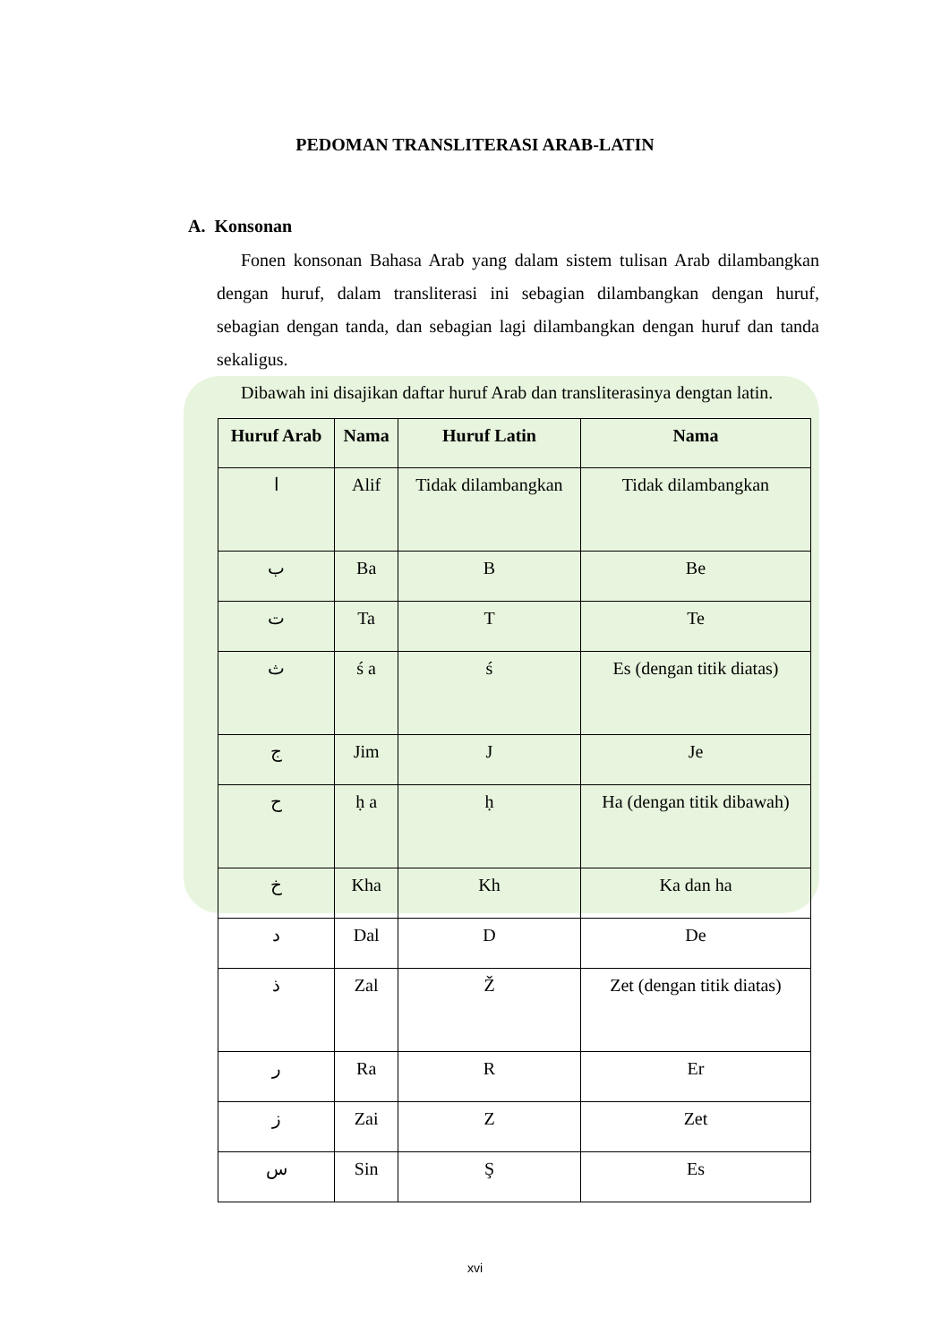PEDOMAN TRANSLITERASI ARAB-LATIN
A. Konsonan
Fonen konsonan Bahasa Arab yang dalam sistem tulisan Arab dilambangkan dengan huruf, dalam transliterasi ini sebagian dilambangkan dengan huruf, sebagian dengan tanda, dan sebagian lagi dilambangkan dengan huruf dan tanda sekaligus.
Dibawah ini disajikan daftar huruf Arab dan transliterasinya dengtan latin.
| Huruf Arab | Nama | Huruf Latin | Nama |
| --- | --- | --- | --- |
| ا | Alif | Tidak dilambangkan | Tidak dilambangkan |
| ب | Ba | B | Be |
| ت | Ta | T | Te |
| ث | ś a | ś | Es (dengan titik diatas) |
| ج | Jim | J | Je |
| ح | ḥ a | ḥ | Ha (dengan titik dibawah) |
| خ | Kha | Kh | Ka dan ha |
| د | Dal | D | De |
| ذ | Zal | Ž | Zet (dengan titik diatas) |
| ر | Ra | R | Er |
| ز | Zai | Z | Zet |
| س | Sin | Ş | Es |
xvi